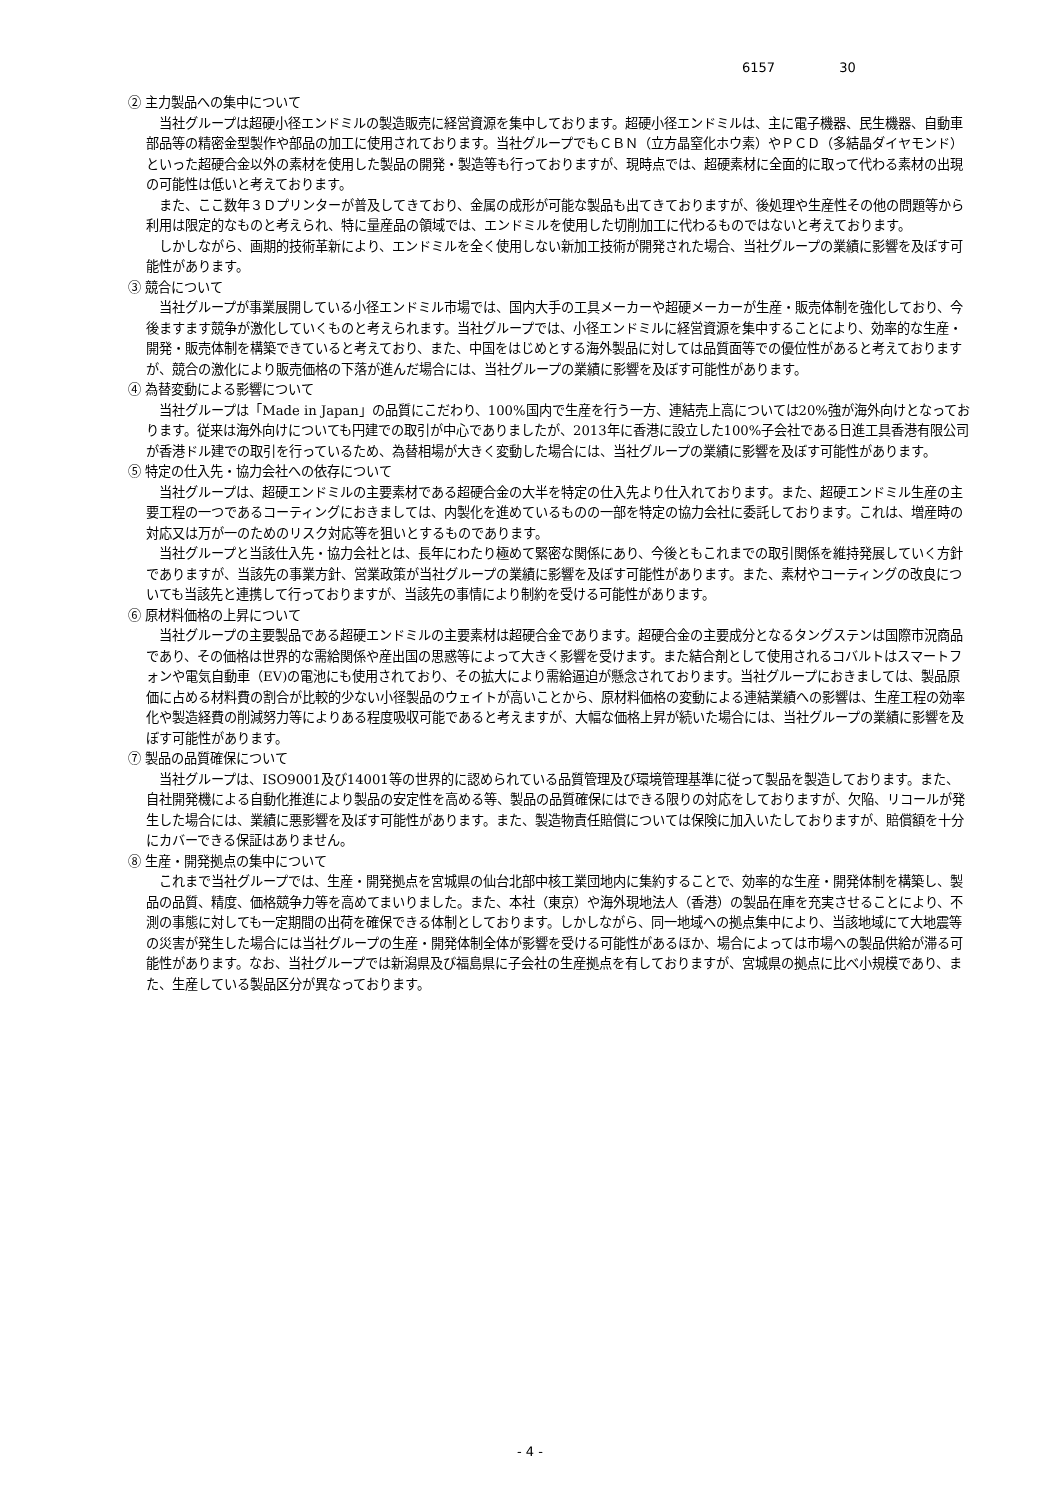6157 30
② 主力製品への集中について
当社グループは超硬小径エンドミルの製造販売に経営資源を集中しております。超硬小径エンドミルは、主に電子機器、民生機器、自動車部品等の精密金型製作や部品の加工に使用されております。当社グループでもＣＢＮ（立方晶窒化ホウ素）やＰＣＤ（多結晶ダイヤモンド）といった超硬合金以外の素材を使用した製品の開発・製造等も行っておりますが、現時点では、超硬素材に全面的に取って代わる素材の出現の可能性は低いと考えております。
また、ここ数年３Ｄプリンターが普及してきており、金属の成形が可能な製品も出てきておりますが、後処理や生産性その他の問題等から利用は限定的なものと考えられ、特に量産品の領域では、エンドミルを使用した切削加工に代わるものではないと考えております。
しかしながら、画期的技術革新により、エンドミルを全く使用しない新加工技術が開発された場合、当社グループの業績に影響を及ぼす可能性があります。
③ 競合について
当社グループが事業展開している小径エンドミル市場では、国内大手の工具メーカーや超硬メーカーが生産・販売体制を強化しており、今後ますます競争が激化していくものと考えられます。当社グループでは、小径エンドミルに経営資源を集中することにより、効率的な生産・開発・販売体制を構築できていると考えており、また、中国をはじめとする海外製品に対しては品質面等での優位性があると考えておりますが、競合の激化により販売価格の下落が進んだ場合には、当社グループの業績に影響を及ぼす可能性があります。
④ 為替変動による影響について
当社グループは「Made in Japan」の品質にこだわり、100%国内で生産を行う一方、連結売上高については20%強が海外向けとなっております。従来は海外向けについても円建での取引が中心でありましたが、2013年に香港に設立した100%子会社である日進工具香港有限公司が香港ドル建での取引を行っているため、為替相場が大きく変動した場合には、当社グループの業績に影響を及ぼす可能性があります。
⑤ 特定の仕入先・協力会社への依存について
当社グループは、超硬エンドミルの主要素材である超硬合金の大半を特定の仕入先より仕入れております。また、超硬エンドミル生産の主要工程の一つであるコーティングにおきましては、内製化を進めているものの一部を特定の協力会社に委託しております。これは、増産時の対応又は万が一のためのリスク対応等を狙いとするものであります。
当社グループと当該仕入先・協力会社とは、長年にわたり極めて緊密な関係にあり、今後ともこれまでの取引関係を維持発展していく方針でありますが、当該先の事業方針、営業政策が当社グループの業績に影響を及ぼす可能性があります。また、素材やコーティングの改良についても当該先と連携して行っておりますが、当該先の事情により制約を受ける可能性があります。
⑥ 原材料価格の上昇について
当社グループの主要製品である超硬エンドミルの主要素材は超硬合金であります。超硬合金の主要成分となるタングステンは国際市況商品であり、その価格は世界的な需給関係や産出国の思惑等によって大きく影響を受けます。また結合剤として使用されるコバルトはスマートフォンや電気自動車（EV)の電池にも使用されており、その拡大により需給逼迫が懸念されております。当社グループにおきましては、製品原価に占める材料費の割合が比較的少ない小径製品のウェイトが高いことから、原材料価格の変動による連結業績への影響は、生産工程の効率化や製造経費の削減努力等によりある程度吸収可能であると考えますが、大幅な価格上昇が続いた場合には、当社グループの業績に影響を及ぼす可能性があります。
⑦ 製品の品質確保について
当社グループは、ISO9001及び14001等の世界的に認められている品質管理及び環境管理基準に従って製品を製造しております。また、自社開発機による自動化推進により製品の安定性を高める等、製品の品質確保にはできる限りの対応をしておりますが、欠陥、リコールが発生した場合には、業績に悪影響を及ぼす可能性があります。また、製造物責任賠償については保険に加入いたしておりますが、賠償額を十分にカバーできる保証はありません。
⑧ 生産・開発拠点の集中について
これまで当社グループでは、生産・開発拠点を宮城県の仙台北部中核工業団地内に集約することで、効率的な生産・開発体制を構築し、製品の品質、精度、価格競争力等を高めてまいりました。また、本社（東京）や海外現地法人（香港）の製品在庫を充実させることにより、不測の事態に対しても一定期間の出荷を確保できる体制としております。しかしながら、同一地域への拠点集中により、当該地域にて大地震等の災害が発生した場合には当社グループの生産・開発体制全体が影響を受ける可能性があるほか、場合によっては市場への製品供給が滞る可能性があります。なお、当社グループでは新潟県及び福島県に子会社の生産拠点を有しておりますが、宮城県の拠点に比べ小規模であり、また、生産している製品区分が異なっております。
- 4 -